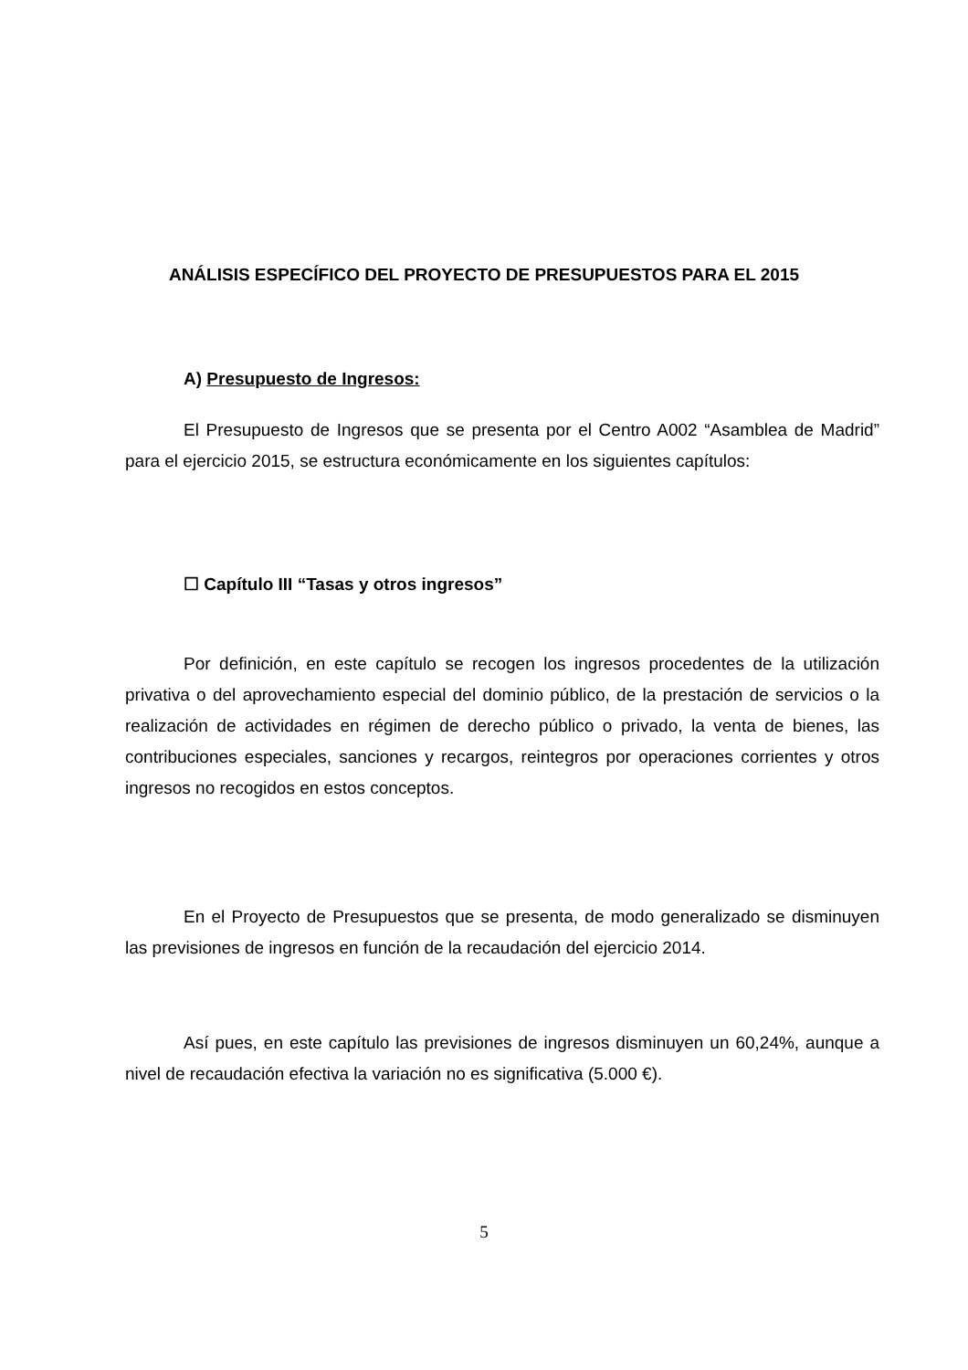ANÁLISIS ESPECÍFICO DEL PROYECTO DE PRESUPUESTOS PARA EL 2015
A) Presupuesto de Ingresos:
El Presupuesto de Ingresos que se presenta por el Centro A002 “Asamblea de Madrid” para el ejercicio 2015, se estructura económicamente en los siguientes capítulos:
☐ Capítulo III “Tasas y otros ingresos”
Por definición, en este capítulo se recogen los ingresos procedentes de la utilización privativa o del aprovechamiento especial del dominio público, de la prestación de servicios o la realización de actividades en régimen de derecho público o privado, la venta de bienes, las contribuciones especiales, sanciones y recargos, reintegros por operaciones corrientes y otros ingresos no recogidos en estos conceptos.
En el Proyecto de Presupuestos que se presenta, de modo generalizado se disminuyen las previsiones de ingresos en función de la recaudación del ejercicio 2014.
Así pues, en este capítulo las previsiones de ingresos disminuyen un 60,24%, aunque a nivel de recaudación efectiva la variación no es significativa (5.000 €).
5